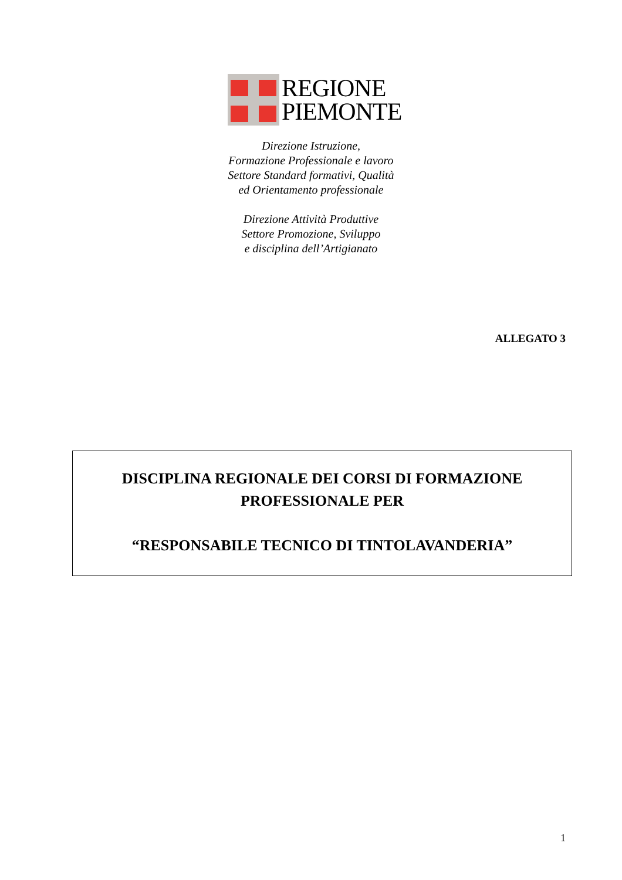REGIONE
PIEMONTE
Direzione Istruzione,
Formazione Professionale e lavoro
Settore Standard formativi, Qualità
ed Orientamento professionale
Direzione Attività Produttive
Settore Promozione, Sviluppo
e disciplina dell’Artigianato
ALLEGATO 3
DISCIPLINA REGIONALE DEI CORSI DI FORMAZIONE
PROFESSIONALE PER
“RESPONSABILE TECNICO DI TINTOLAVANDERIA”
1